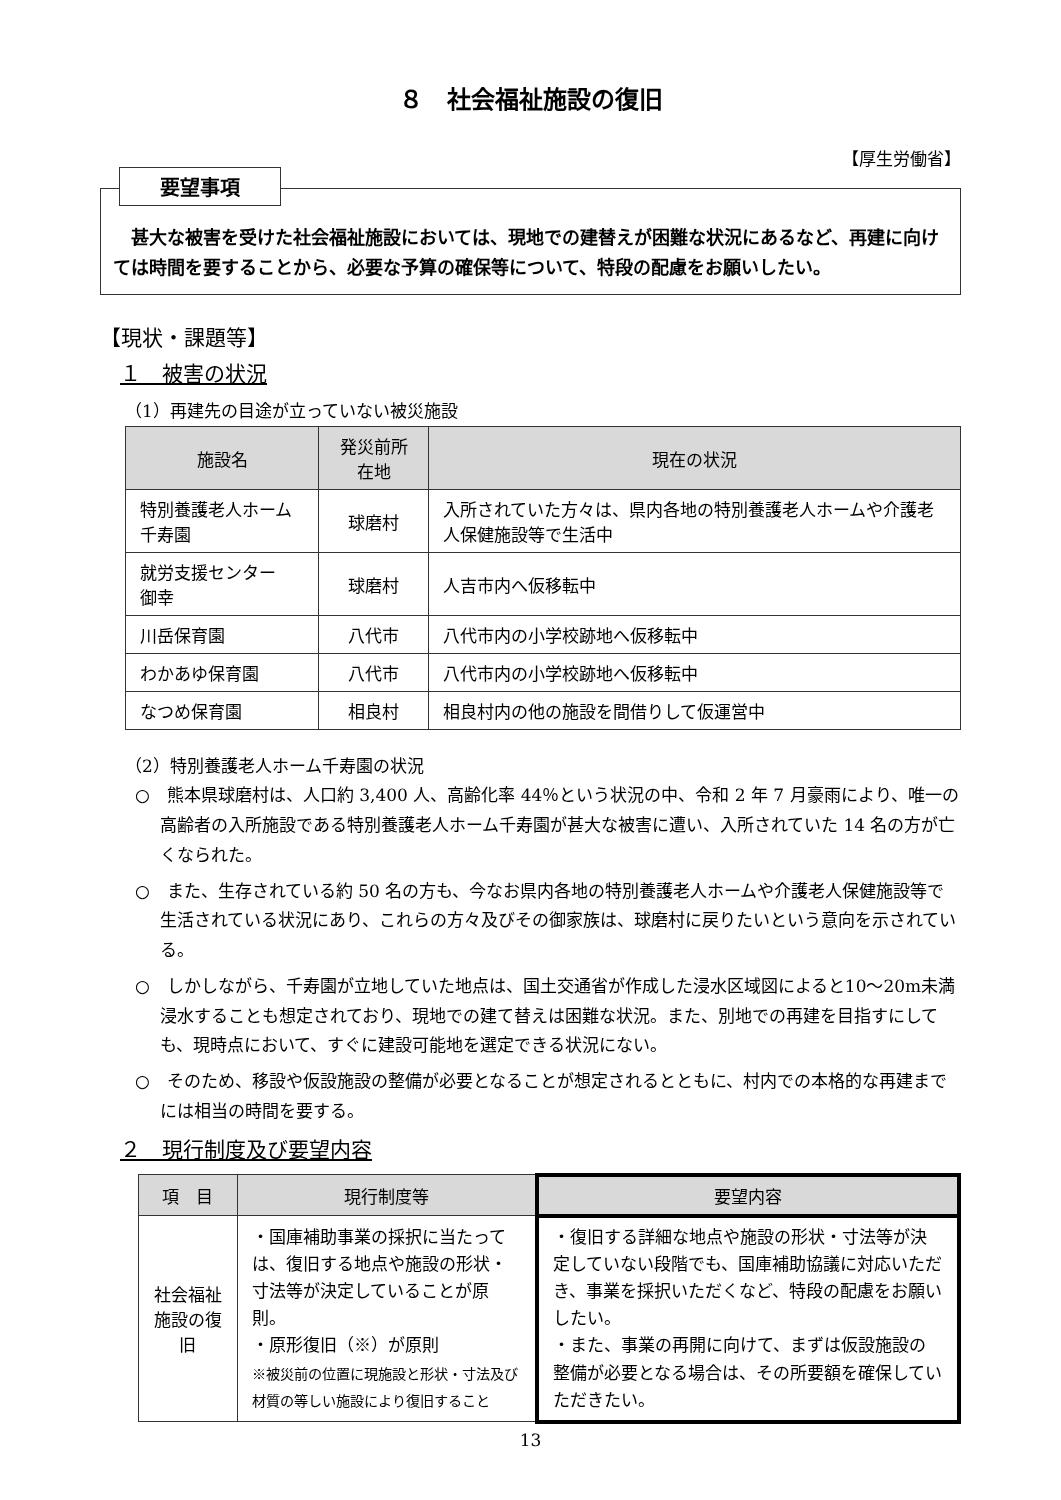８　社会福祉施設の復旧
【厚生労働省】
要望事項
　甚大な被害を受けた社会福祉施設においては、現地での建替えが困難な状況にあるなど、再建に向けては時間を要することから、必要な予算の確保等について、特段の配慮をお願いしたい。
【現状・課題等】
１　被害の状況
（1）再建先の目途が立っていない被災施設
| 施設名 | 発災前所在地 | 現在の状況 |
| --- | --- | --- |
| 特別養護老人ホーム 千寿園 | 球磨村 | 入所されていた方々は、県内各地の特別養護老人ホームや介護老人保健施設等で生活中 |
| 就労支援センター 御幸 | 球磨村 | 人吉市内へ仮移転中 |
| 川岳保育園 | 八代市 | 八代市内の小学校跡地へ仮移転中 |
| わかあゆ保育園 | 八代市 | 八代市内の小学校跡地へ仮移転中 |
| なつめ保育園 | 相良村 | 相良村内の他の施設を間借りして仮運営中 |
（2）特別養護老人ホーム千寿園の状況
○　熊本県球磨村は、人口約 3,400 人、高齢化率 44％という状況の中、令和 2 年 7 月豪雨により、唯一の高齢者の入所施設である特別養護老人ホーム千寿園が甚大な被害に遭い、入所されていた 14 名の方が亡くなられた。
○　また、生存されている約 50 名の方も、今なお県内各地の特別養護老人ホームや介護老人保健施設等で生活されている状況にあり、これらの方々及びその御家族は、球磨村に戻りたいという意向を示されている。
○　しかしながら、千寿園が立地していた地点は、国土交通省が作成した浸水区域図によると10〜20m未満浸水することも想定されており、現地での建て替えは困難な状況。また、別地での再建を目指すにしても、現時点において、すぐに建設可能地を選定できる状況にない。
○　そのため、移設や仮設施設の整備が必要となることが想定されるとともに、村内での本格的な再建までには相当の時間を要する。
２　現行制度及び要望内容
| 項 目 | 現行制度等 | 要望内容 |
| --- | --- | --- |
| 社会福祉施設の復旧 | ・国庫補助事業の採択に当たっては、復旧する地点や施設の形状・寸法等が決定していることが原則。 ・原形復旧（※）が原則 ※被災前の位置に現施設と形状・寸法及び材質の等しい施設により復旧すること | ・復旧する詳細な地点や施設の形状・寸法等が決定していない段階でも、国庫補助協議に対応いただき、事業を採択いただくなど、特段の配慮をお願いしたい。 ・また、事業の再開に向けて、まずは仮設施設の整備が必要となる場合は、その所要額を確保していただきたい。 |
13